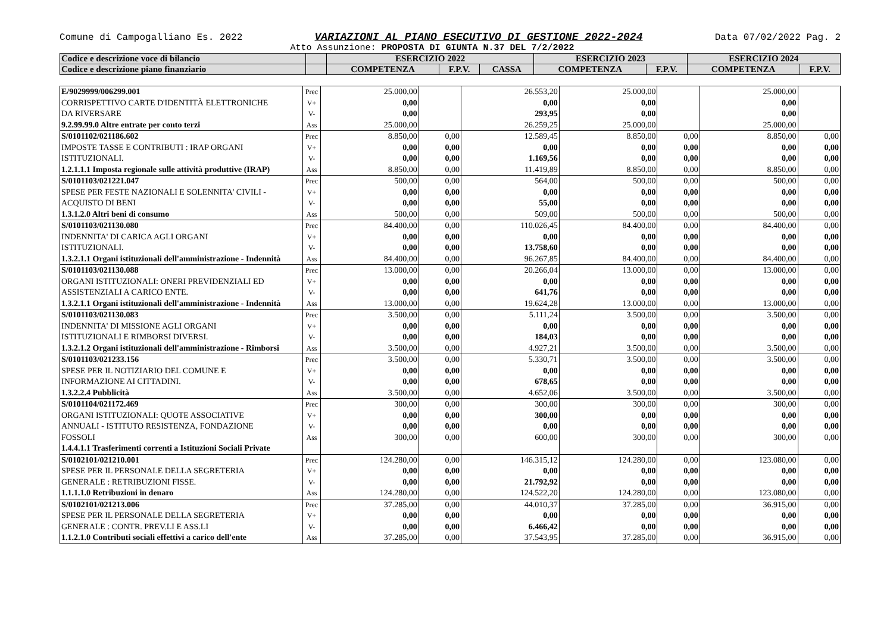Comune di Campogalliano Es. 2022 VARIAZIONI AL PIANO ESECUTIVO DI GESTIONE 2022-2024 Data 07/02/2022 Pag. 2
Atto Assunzione: PROPOSTA DI GIUNTA N.37 DEL 7/2/2022
| Codice e descrizione voce di bilancio | | ESERCIZIO 2022 | | | ESERCIZIO 2023 | | ESERCIZIO 2024 | |
| --- | --- | --- | --- | --- | --- | --- | --- | --- |
| Codice e descrizione piano finanziario | | COMPETENZA | F.P.V. | CASSA | COMPETENZA | F.P.V. | COMPETENZA | F.P.V. |
| E/9029999/006299.001 CORRISPETTIVO CARTE D'IDENTITÀ ELETTRONICHE DA RIVERSARE 9.2.99.99.0 Altre entrate per conto terzi | Prec V+ V- Ass | 25.000,00 0,00 0,00 25.000,00 | | 26.553,20 0,00 293,95 26.259,25 | 25.000,00 0,00 0,00 25.000,00 | | 25.000,00 0,00 0,00 25.000,00 | |
| S/0101102/021186.602 IMPOSTE TASSE E CONTRIBUTI : IRAP ORGANI ISTITUZIONALI. 1.2.1.1.1 Imposta regionale sulle attività produttive (IRAP) | Prec V+ V- Ass | 8.850,00 0,00 0,00 8.850,00 | 0,00 0,00 0,00 0,00 | 12.589,45 0,00 1.169,56 11.419,89 | 8.850,00 0,00 0,00 8.850,00 | 0,00 0,00 0,00 0,00 | 8.850,00 0,00 0,00 8.850,00 | 0,00 0,00 0,00 0,00 |
| S/0101103/021221.047 SPESE PER FESTE NAZIONALI E SOLENNITA' CIVILI - ACQUISTO DI BENI 1.3.1.2.0 Altri beni di consumo | Prec V+ V- Ass | 500,00 0,00 0,00 500,00 | 0,00 0,00 0,00 0,00 | 564,00 0,00 55,00 509,00 | 500,00 0,00 0,00 500,00 | 0,00 0,00 0,00 0,00 | 500,00 0,00 0,00 500,00 | 0,00 0,00 0,00 0,00 |
| S/0101103/021130.080 INDENNITA' DI CARICA AGLI ORGANI ISTITUZIONALI. 1.3.2.1.1 Organi istituzionali dell'amministrazione - Indennità | Prec V+ V- Ass | 84.400,00 0,00 0,00 84.400,00 | 0,00 0,00 0,00 0,00 | 110.026,45 0,00 13.758,60 96.267,85 | 84.400,00 0,00 0,00 84.400,00 | 0,00 0,00 0,00 0,00 | 84.400,00 0,00 0,00 84.400,00 | 0,00 0,00 0,00 0,00 |
| S/0101103/021130.088 ORGANI ISTITUZIONALI: ONERI PREVIDENZIALI ED ASSISTENZIALI A CARICO ENTE. 1.3.2.1.1 Organi istituzionali dell'amministrazione - Indennità | Prec V+ V- Ass | 13.000,00 0,00 0,00 13.000,00 | 0,00 0,00 0,00 0,00 | 20.266,04 0,00 641,76 19.624,28 | 13.000,00 0,00 0,00 13.000,00 | 0,00 0,00 0,00 0,00 | 13.000,00 0,00 0,00 13.000,00 | 0,00 0,00 0,00 0,00 |
| S/0101103/021130.083 INDENNITA' DI MISSIONE AGLI ORGANI ISTITUZIONALI E RIMBORSI DIVERSI. 1.3.2.1.2 Organi istituzionali dell'amministrazione - Rimborsi | Prec V+ V- Ass | 3.500,00 0,00 0,00 3.500,00 | 0,00 0,00 0,00 0,00 | 5.111,24 0,00 184,03 4.927,21 | 3.500,00 0,00 0,00 3.500,00 | 0,00 0,00 0,00 0,00 | 3.500,00 0,00 0,00 3.500,00 | 0,00 0,00 0,00 0,00 |
| S/0101103/021233.156 SPESE PER IL NOTIZIARIO DEL COMUNE E INFORMAZIONE AI CITTADINI. 1.3.2.2.4 Pubblicità | Prec V+ V- Ass | 3.500,00 0,00 0,00 3.500,00 | 0,00 0,00 0,00 0,00 | 5.330,71 0,00 678,65 4.652,06 | 3.500,00 0,00 0,00 3.500,00 | 0,00 0,00 0,00 0,00 | 3.500,00 0,00 0,00 3.500,00 | 0,00 0,00 0,00 0,00 |
| S/0101104/021172.469 ORGANI ISTITUZIONALI: QUOTE ASSOCIATIVE ANNUALI - ISTITUTO RESISTENZA, FONDAZIONE FOSSOLI 1.4.4.1.1 Trasferimenti correnti a Istituzioni Sociali Private | Prec V+ V- Ass | 300,00 0,00 0,00 300,00 | 0,00 0,00 0,00 0,00 | 300,00 300,00 0,00 600,00 | 300,00 0,00 0,00 300,00 | 0,00 0,00 0,00 0,00 | 300,00 0,00 0,00 300,00 | 0,00 0,00 0,00 0,00 |
| S/0102101/021210.001 SPESE PER IL PERSONALE DELLA SEGRETERIA GENERALE : RETRIBUZIONI FISSE. 1.1.1.1.0 Retribuzioni in denaro | Prec V+ V- Ass | 124.280,00 0,00 0,00 124.280,00 | 0,00 0,00 0,00 0,00 | 146.315,12 0,00 21.792,92 124.522,20 | 124.280,00 0,00 0,00 124.280,00 | 0,00 0,00 0,00 0,00 | 123.080,00 0,00 0,00 123.080,00 | 0,00 0,00 0,00 0,00 |
| S/0102101/021213.006 SPESE PER IL PERSONALE DELLA SEGRETERIA GENERALE : CONTR. PREV.LI E ASS.LI 1.1.2.1.0 Contributi sociali effettivi a carico dell'ente | Prec V+ V- Ass | 37.285,00 0,00 0,00 37.285,00 | 0,00 0,00 0,00 0,00 | 44.010,37 0,00 6.466,42 37.543,95 | 37.285,00 0,00 0,00 37.285,00 | 0,00 0,00 0,00 0,00 | 36.915,00 0,00 0,00 36.915,00 | 0,00 0,00 0,00 0,00 |